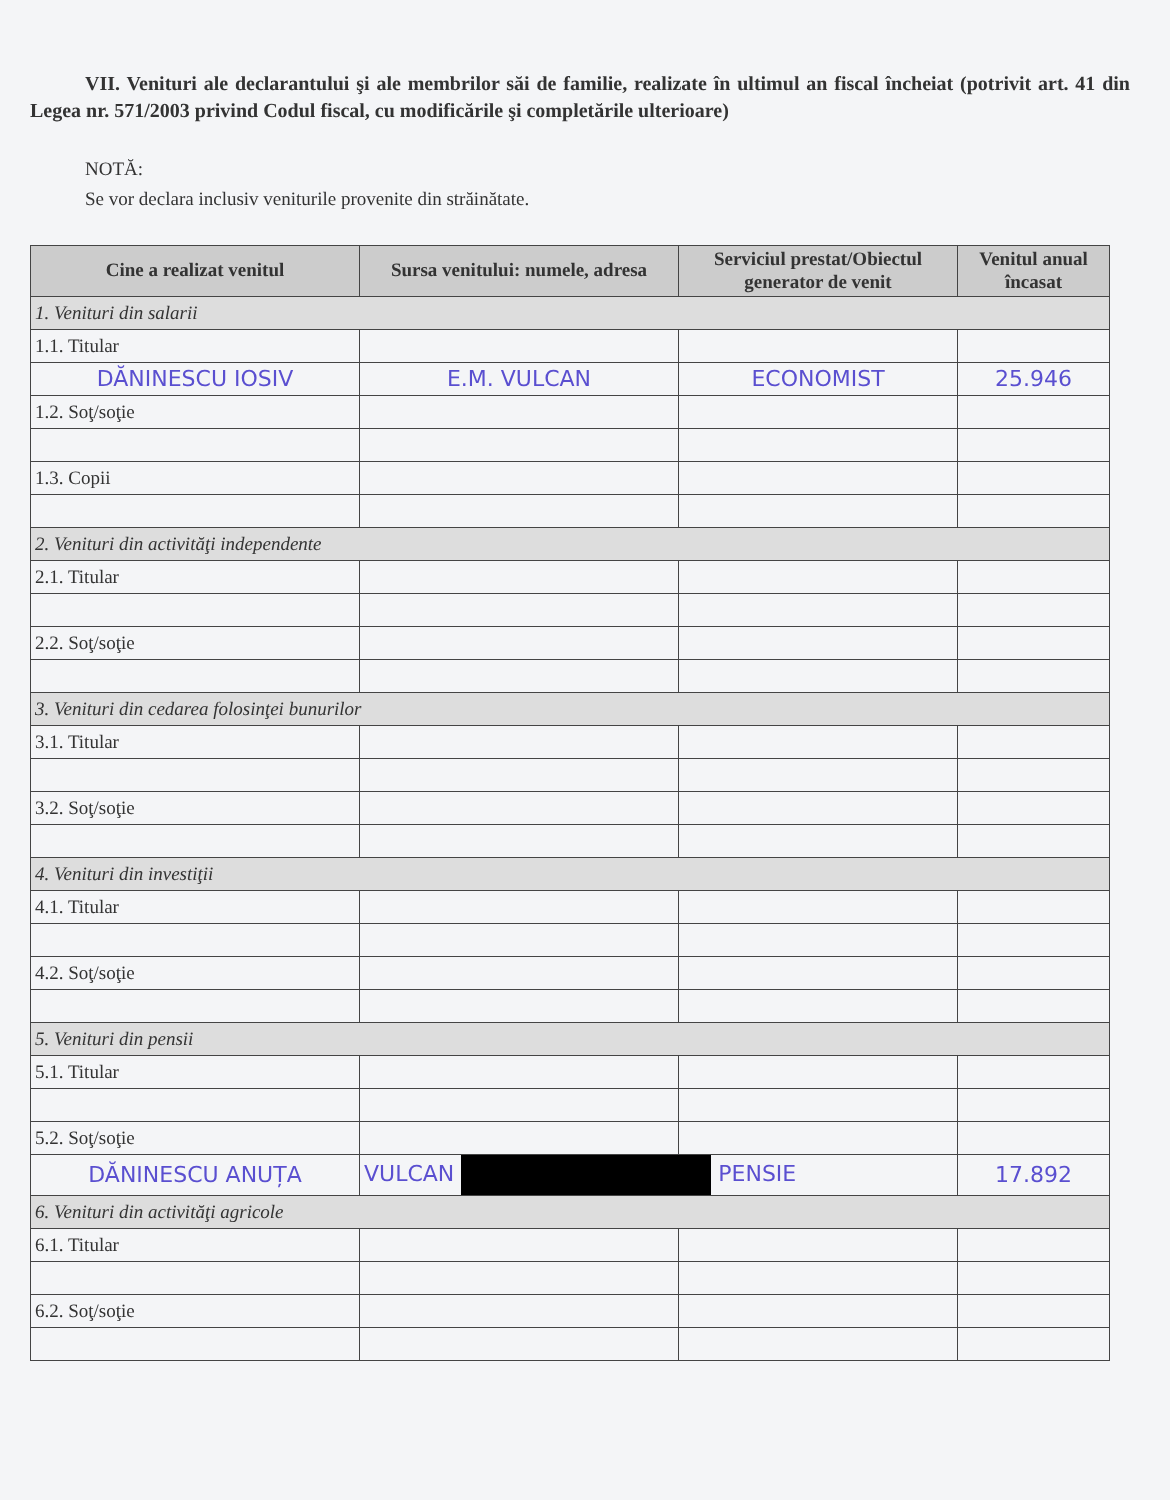VII. Venituri ale declarantului şi ale membrilor săi de familie, realizate în ultimul an fiscal încheiat (potrivit art. 41 din Legea nr. 571/2003 privind Codul fiscal, cu modificările şi completările ulterioare)
NOTĂ:
Se vor declara inclusiv veniturile provenite din străinătate.
| Cine a realizat venitul | Sursa venitului: numele, adresa | Serviciul prestat/Obiectul generator de venit | Venitul anual încasat |
| --- | --- | --- | --- |
| 1. Venituri din salarii | | | |
| 1.1. Titular | | | |
| DĂNINESCU IOSIV | E.M. VULCAN | ECONOMIST | 25.946 |
| 1.2. Soţ/soţie | | | |
| 1.3. Copii | | | |
| 2. Venituri din activităţi independente | | | |
| 2.1. Titular | | | |
| 2.2. Soţ/soţie | | | |
| 3. Venituri din cedarea folosinţei bunurilor | | | |
| 3.1. Titular | | | |
| 3.2. Soţ/soţie | | | |
| 4. Venituri din investiţii | | | |
| 4.1. Titular | | | |
| 4.2. Soţ/soţie | | | |
| 5. Venituri din pensii | | | |
| 5.1. Titular | | | |
| 5.2. Soţ/soţie | | | |
| DĂNINESCU ANUȚA | VULCAN PENSIE | | 17.892 |
| 6. Venituri din activităţi agricole | | | |
| 6.1. Titular | | | |
| 6.2. Soţ/soţie | | | |